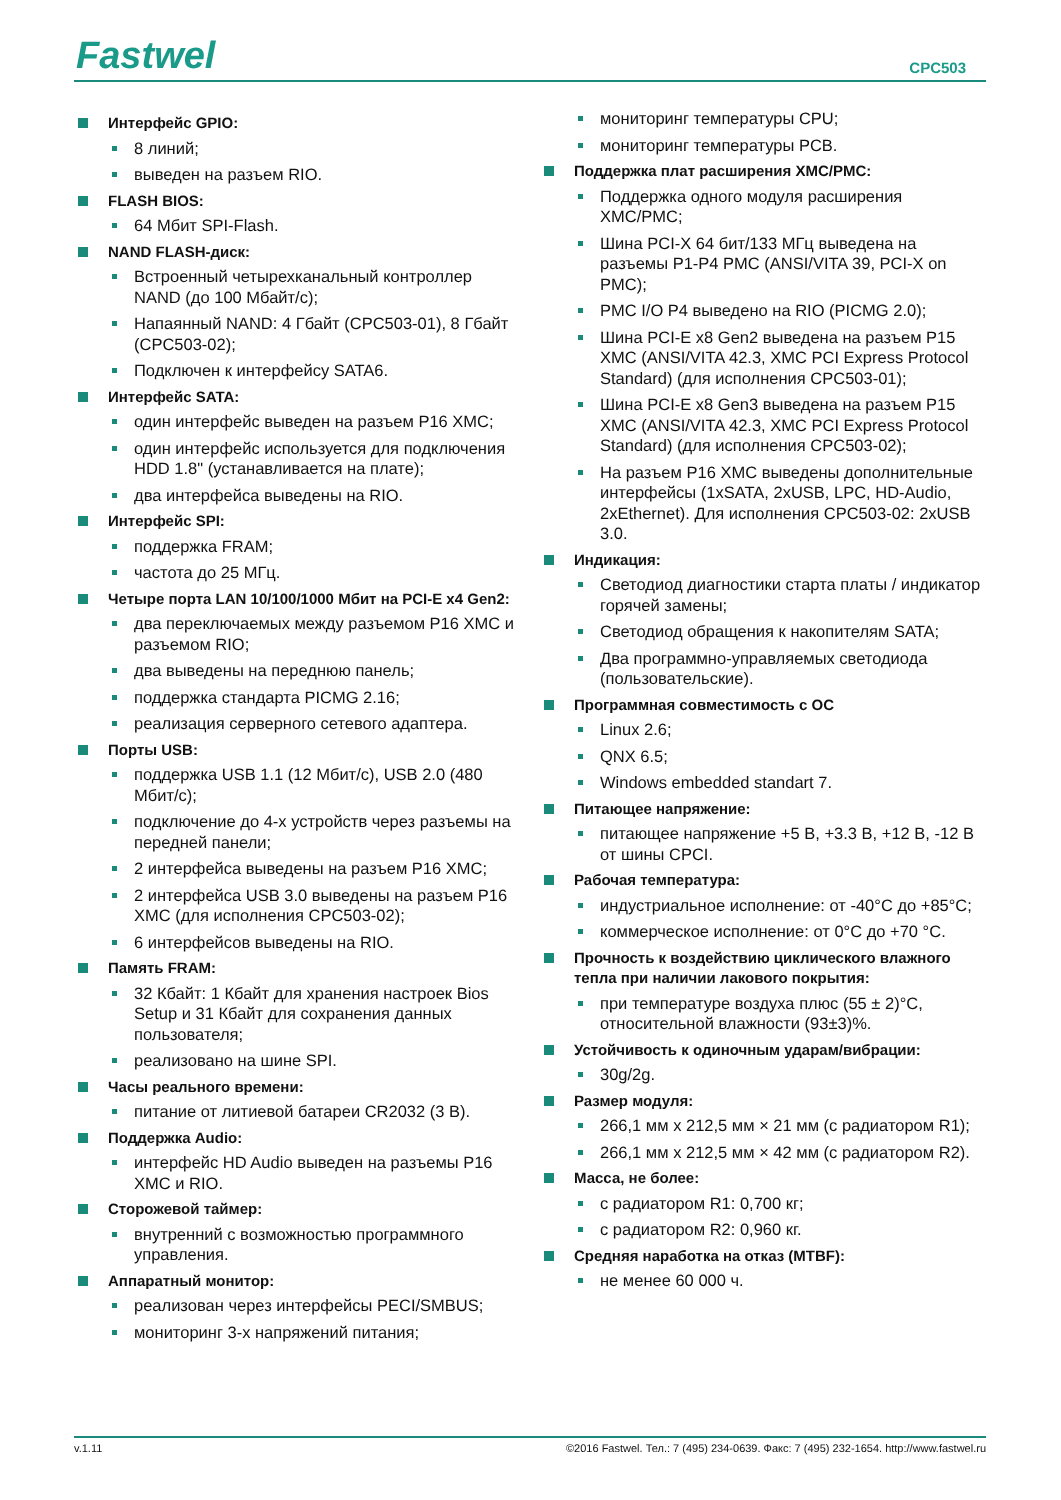Fastwel CPC503
Интерфейс GPIO:
8 линий;
выведен на разъем RIO.
FLASH BIOS:
64 Мбит SPI-Flash.
NAND FLASH-диск:
Встроенный четырехканальный контроллер NAND (до 100 Мбайт/с);
Напаянный NAND: 4 Гбайт (CPC503-01), 8 Гбайт (CPC503-02);
Подключен к интерфейсу SATA6.
Интерфейс SATA:
один интерфейс выведен на разъем P16 XMC;
один интерфейс используется для подключения HDD 1.8" (устанавливается на плате);
два интерфейса выведены на RIO.
Интерфейс SPI:
поддержка FRAM;
частота до 25 МГц.
Четыре порта LAN 10/100/1000 Мбит на PCI-E x4 Gen2:
два переключаемых между разъемом P16 XMC и разъемом RIO;
два выведены на переднюю панель;
поддержка стандарта PICMG 2.16;
реализация серверного сетевого адаптера.
Порты USB:
поддержка USB 1.1 (12 Мбит/с), USB 2.0 (480 Мбит/с);
подключение до 4-х устройств через разъемы на передней панели;
2 интерфейса выведены на разъем P16 XMC;
2 интерфейса USB 3.0 выведены на разъем P16 XMC (для исполнения CPC503-02);
6 интерфейсов выведены на RIO.
Память FRAM:
32 Кбайт: 1 Кбайт для хранения настроек Bios Setup и 31 Кбайт для сохранения данных пользователя;
реализовано на шине SPI.
Часы реального времени:
питание от литиевой батареи CR2032 (3 В).
Поддержка Audio:
интерфейс HD Audio выведен на разъемы P16 XMC и RIO.
Сторожевой таймер:
внутренний с возможностью программного управления.
Аппаратный монитор:
реализован через интерфейсы PECI/SMBUS;
мониторинг 3-х напряжений питания;
мониторинг температуры CPU;
мониторинг температуры PCB.
Поддержка плат расширения XMC/PMC:
Поддержка одного модуля расширения XMC/PMC;
Шина PCI-X 64 бит/133 МГц выведена на разъемы P1-P4 PMC (ANSI/VITA 39, PCI-X on PMC);
PMC I/O P4 выведено на RIO (PICMG 2.0);
Шина PCI-E x8 Gen2 выведена на разъем P15 XMC (ANSI/VITA 42.3, XMC PCI Express Protocol Standard) (для исполнения CPC503-01);
Шина PCI-E x8 Gen3 выведена на разъем P15 XMC (ANSI/VITA 42.3, XMC PCI Express Protocol Standard) (для исполнения CPC503-02);
На разъем P16 XMC выведены дополнительные интерфейсы (1xSATA, 2xUSB, LPC, HD-Audio, 2xEthernet). Для исполнения CPC503-02: 2xUSB 3.0.
Индикация:
Светодиод диагностики старта платы / индикатор горячей замены;
Светодиод обращения к накопителям SATA;
Два программно-управляемых светодиода (пользовательские).
Программная совместимость с ОС
Linux 2.6;
QNX 6.5;
Windows embedded standart 7.
Питающее напряжение:
питающее напряжение +5 В, +3.3 В, +12 В, -12 В от шины CPCI.
Рабочая температура:
индустриальное исполнение: от -40°C до +85°C;
коммерческое исполнение: от 0°C до +70 °C.
Прочность к воздействию циклического влажного тепла при наличии лакового покрытия:
при температуре воздуха плюс (55 ± 2)°С, относительной влажности (93±3)%.
Устойчивость к одиночным ударам/вибрации:
30g/2g.
Размер модуля:
266,1 мм x 212,5 мм × 21 мм (с радиатором R1);
266,1 мм x 212,5 мм × 42 мм (с радиатором R2).
Масса, не более:
с радиатором R1: 0,700 кг;
с радиатором R2: 0,960 кг.
Средняя наработка на отказ (MTBF):
не менее 60 000 ч.
v.1.11 ©2016 Fastwel. Тел.: 7 (495) 234-0639. Факс: 7 (495) 232-1654. http://www.fastwel.ru